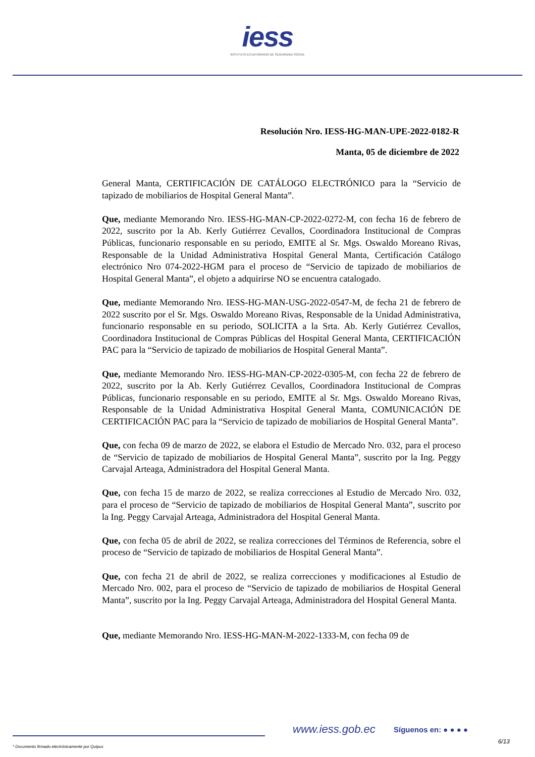iess
INSTITUTO ECUATORIANO DE SEGURIDAD SOCIAL
Resolución Nro. IESS-HG-MAN-UPE-2022-0182-R
Manta, 05 de diciembre de 2022
General Manta, CERTIFICACIÓN DE CATÁLOGO ELECTRÓNICO para la “Servicio de tapizado de mobiliarios de Hospital General Manta”.
Que, mediante Memorando Nro. IESS-HG-MAN-CP-2022-0272-M, con fecha 16 de febrero de 2022, suscrito por la Ab. Kerly Gutiérrez Cevallos, Coordinadora Institucional de Compras Públicas, funcionario responsable en su periodo, EMITE al Sr. Mgs. Oswaldo Moreano Rivas, Responsable de la Unidad Administrativa Hospital General Manta, Certificación Catálogo electrónico Nro 074-2022-HGM para el proceso de “Servicio de tapizado de mobiliarios de Hospital General Manta”, el objeto a adquirirse NO se encuentra catalogado.
Que, mediante Memorando Nro. IESS-HG-MAN-USG-2022-0547-M, de fecha 21 de febrero de 2022 suscrito por el Sr. Mgs. Oswaldo Moreano Rivas, Responsable de la Unidad Administrativa, funcionario responsable en su periodo, SOLICITA a la Srta. Ab. Kerly Gutiérrez Cevallos, Coordinadora Institucional de Compras Públicas del Hospital General Manta, CERTIFICACIÓN PAC para la “Servicio de tapizado de mobiliarios de Hospital General Manta”.
Que, mediante Memorando Nro. IESS-HG-MAN-CP-2022-0305-M, con fecha 22 de febrero de 2022, suscrito por la Ab. Kerly Gutiérrez Cevallos, Coordinadora Institucional de Compras Públicas, funcionario responsable en su periodo, EMITE al Sr. Mgs. Oswaldo Moreano Rivas, Responsable de la Unidad Administrativa Hospital General Manta, COMUNICACIÓN DE CERTIFICACIÓN PAC para la “Servicio de tapizado de mobiliarios de Hospital General Manta”.
Que, con fecha 09 de marzo de 2022, se elabora el Estudio de Mercado Nro. 032, para el proceso de “Servicio de tapizado de mobiliarios de Hospital General Manta”, suscrito por la Ing. Peggy Carvajal Arteaga, Administradora del Hospital General Manta.
Que, con fecha 15 de marzo de 2022, se realiza correcciones al Estudio de Mercado Nro. 032, para el proceso de “Servicio de tapizado de mobiliarios de Hospital General Manta”, suscrito por la Ing. Peggy Carvajal Arteaga, Administradora del Hospital General Manta.
Que, con fecha 05 de abril de 2022, se realiza correcciones del Términos de Referencia, sobre el proceso de “Servicio de tapizado de mobiliarios de Hospital General Manta”.
Que, con fecha 21 de abril de 2022, se realiza correcciones y modificaciones al Estudio de Mercado Nro. 002, para el proceso de “Servicio de tapizado de mobiliarios de Hospital General Manta”, suscrito por la Ing. Peggy Carvajal Arteaga, Administradora del Hospital General Manta.
Que, mediante Memorando Nro. IESS-HG-MAN-M-2022-1333-M, con fecha 09 de
www.iess.gob.ec Síguenos en: ● ● ● ●
6/13
* Documento firmado electrónicamente por Quipux